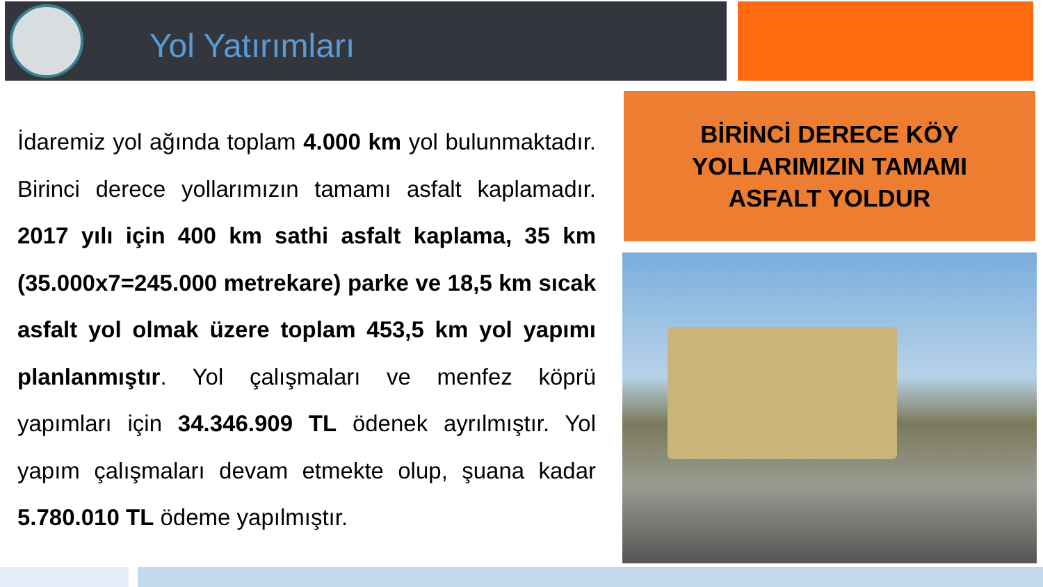Yol Yatırımları
İdaremiz yol ağında toplam 4.000 km yol bulunmaktadır. Birinci derece yollarımızın tamamı asfalt kaplamadır. 2017 yılı için 400 km sathi asfalt kaplama, 35 km (35.000x7=245.000 metrekare) parke ve 18,5 km sıcak asfalt yol olmak üzere toplam 453,5 km yol yapımı planlanmıştır. Yol çalışmaları ve menfez köprü yapımları için 34.346.909 TL ödenek ayrılmıştır. Yol yapım çalışmaları devam etmekte olup, şuana kadar 5.780.010 TL ödeme yapılmıştır.
BİRİNCİ DERECE KÖY
YOLLARIMIZIN TAMAMI
ASFALT YOLDUR